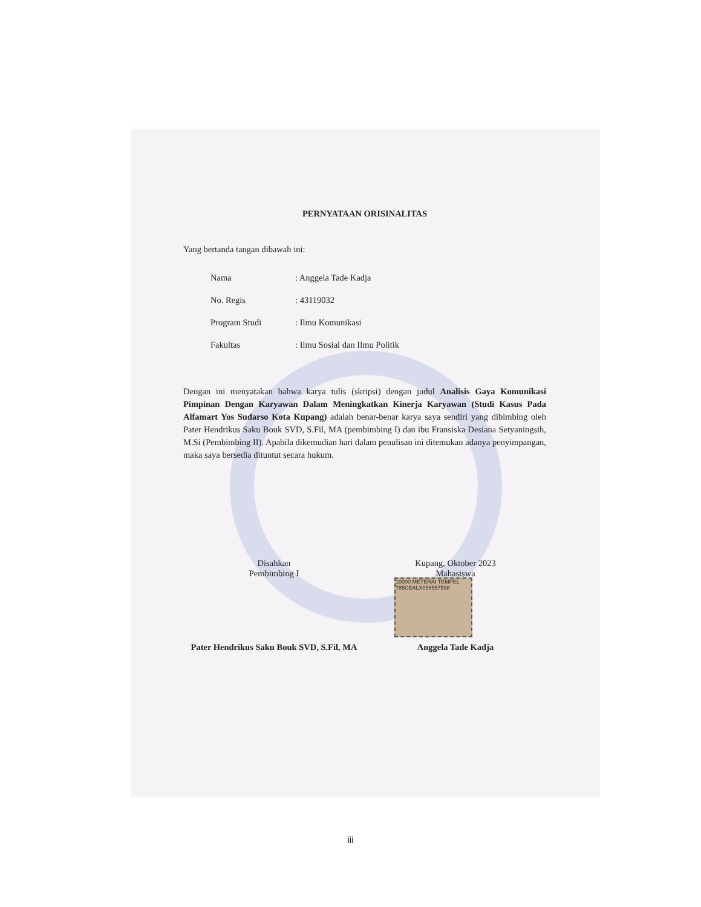10000 METERAI TEMPEL 785CEALX056557598
PERNYATAAN ORISINALITAS
Yang bertanda tangan dibawah ini:
Nama: Anggela Tade Kadja
No. Regis: 43119032
Program Studi: Ilmu Komunikasi
Fakultas: Ilmu Sosial dan Ilmu Politik
Dengan ini menyatakan bahwa karya tulis (skripsi) dengan judul Analisis Gaya Komunikasi Pimpinan Dengan Karyawan Dalam Meningkatkan Kinerja Karyawan (Studi Kasus Pada Alfamart Yos Sudarso Kota Kupang) adalah benar-benar karya saya sendiri yang dibimbing oleh Pater Hendrikus Saku Bouk SVD, S.Fil, MA (pembimbing I) dan ibu Fransiska Desiana Setyaningsih, M.Si (Pembimbing II). Apabila dikemudian hari dalam penulisan ini ditemukan adanya penyimpangan, maka saya bersedia dituntut secara hukum.
Disahkan
Pembimbing I
Pater Hendrikus Saku Bouk SVD, S.Fil, MA
Kupang, Oktober 2023
Mahasiswa
Anggela Tade Kadja
iii